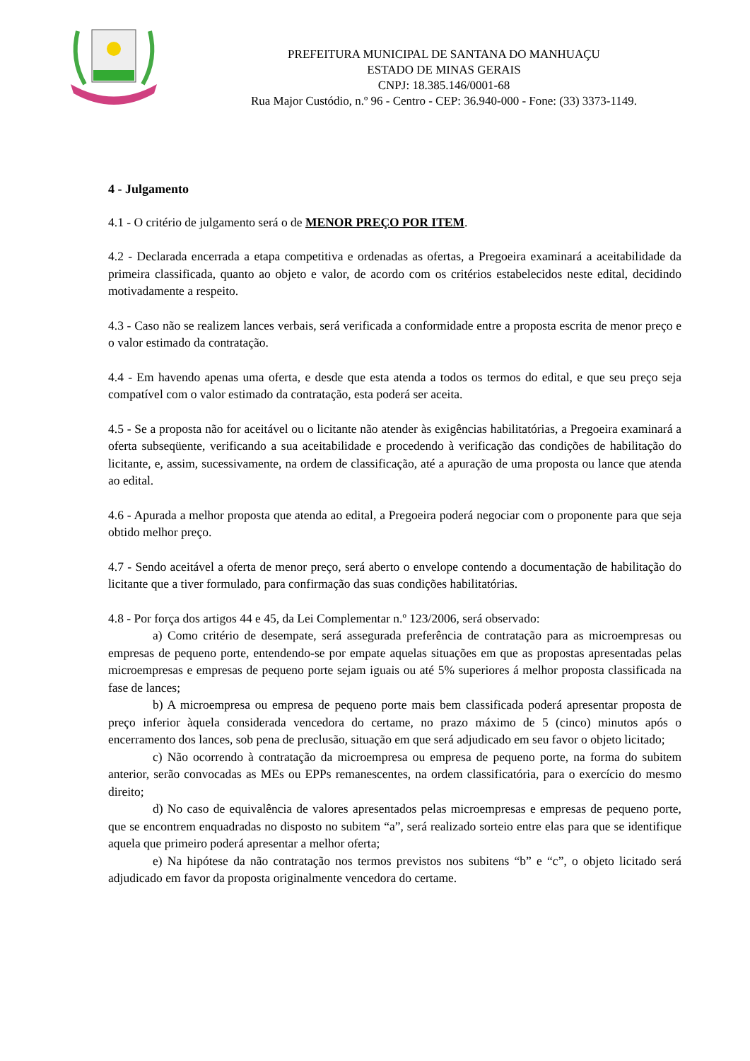PREFEITURA MUNICIPAL DE SANTANA DO MANHUAÇU
ESTADO DE MINAS GERAIS
CNPJ: 18.385.146/0001-68
Rua Major Custódio, n.º 96 - Centro - CEP: 36.940-000 - Fone: (33) 3373-1149.
4 - Julgamento
4.1 - O critério de julgamento será o de MENOR PREÇO POR ITEM.
4.2 - Declarada encerrada a etapa competitiva e ordenadas as ofertas, a Pregoeira examinará a aceitabilidade da primeira classificada, quanto ao objeto e valor, de acordo com os critérios estabelecidos neste edital, decidindo motivadamente a respeito.
4.3 - Caso não se realizem lances verbais, será verificada a conformidade entre a proposta escrita de menor preço e o valor estimado da contratação.
4.4 - Em havendo apenas uma oferta, e desde que esta atenda a todos os termos do edital, e que seu preço seja compatível com o valor estimado da contratação, esta poderá ser aceita.
4.5 - Se a proposta não for aceitável ou o licitante não atender às exigências habilitatórias, a Pregoeira examinará a oferta subseqüente, verificando a sua aceitabilidade e procedendo à verificação das condições de habilitação do licitante, e, assim, sucessivamente, na ordem de classificação, até a apuração de uma proposta ou lance que atenda ao edital.
4.6 - Apurada a melhor proposta que atenda ao edital, a Pregoeira poderá negociar com o proponente para que seja obtido melhor preço.
4.7 - Sendo aceitável a oferta de menor preço, será aberto o envelope contendo a documentação de habilitação do licitante que a tiver formulado, para confirmação das suas condições habilitatórias.
4.8 - Por força dos artigos 44 e 45, da Lei Complementar n.º 123/2006, será observado:
a) Como critério de desempate, será assegurada preferência de contratação para as microempresas ou empresas de pequeno porte, entendendo-se por empate aquelas situações em que as propostas apresentadas pelas microempresas e empresas de pequeno porte sejam iguais ou até 5% superiores á melhor proposta classificada na fase de lances;
b) A microempresa ou empresa de pequeno porte mais bem classificada poderá apresentar proposta de preço inferior àquela considerada vencedora do certame, no prazo máximo de 5 (cinco) minutos após o encerramento dos lances, sob pena de preclusão, situação em que será adjudicado em seu favor o objeto licitado;
c) Não ocorrendo à contratação da microempresa ou empresa de pequeno porte, na forma do subitem anterior, serão convocadas as MEs ou EPPs remanescentes, na ordem classificatória, para o exercício do mesmo direito;
d) No caso de equivalência de valores apresentados pelas microempresas e empresas de pequeno porte, que se encontrem enquadradas no disposto no subitem “a”, será realizado sorteio entre elas para que se identifique aquela que primeiro poderá apresentar a melhor oferta;
e) Na hipótese da não contratação nos termos previstos nos subitens “b” e “c”, o objeto licitado será adjudicado em favor da proposta originalmente vencedora do certame.